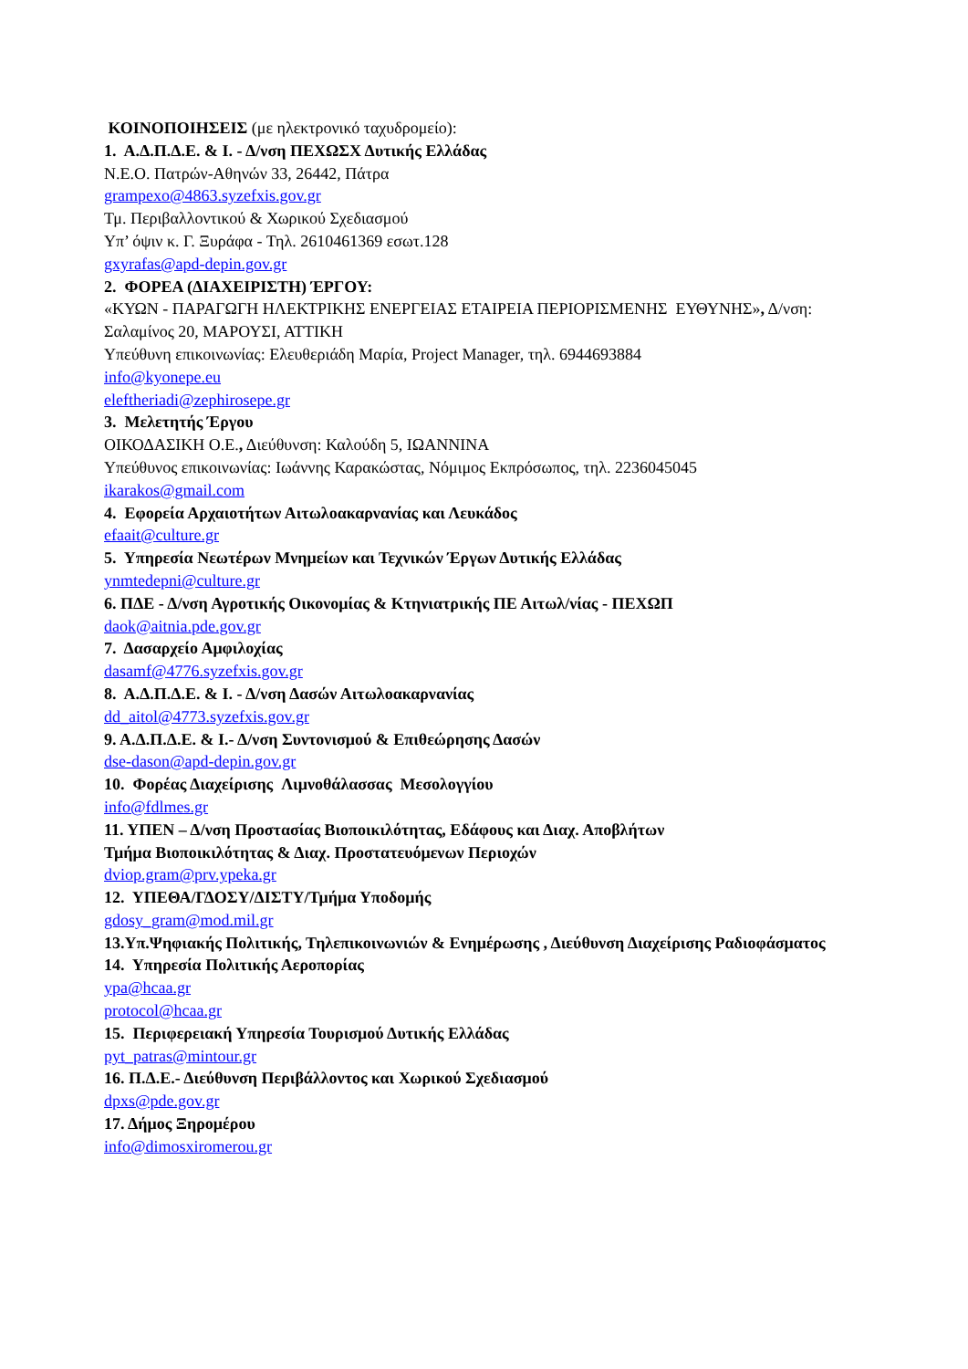ΚΟΙΝΟΠΟΙΗΣΕΙΣ (με ηλεκτρονικό ταχυδρομείο):
1. Α.Δ.Π.Δ.Ε. & Ι. - Δ/νση ΠΕΧΩΣΧ Δυτικής Ελλάδας
Ν.Ε.Ο. Πατρών-Αθηνών 33, 26442, Πάτρα
grampexo@4863.syzefxis.gov.gr
Τμ. Περιβαλλοντικού & Χωρικού Σχεδιασμού
Υπ’ όψιν κ. Γ. Ξυράφα - Τηλ. 2610461369 εσωτ.128
gxyrafas@apd-depin.gov.gr
2. ΦΟΡΕΑ (ΔΙΑΧΕΙΡΙΣΤΗ) ΈΡΓΟΥ:
«ΚΥΩΝ - ΠΑΡΑΓΩΓΗ ΗΛΕΚΤΡΙΚΗΣ ΕΝΕΡΓΕΙΑΣ ΕΤΑΙΡΕΙΑ ΠΕΡΙΟΡΙΣΜΕΝΗΣ ΕΥΘΥΝΗΣ», Δ/νση:
Σαλαμίνος 20, ΜΑΡΟΥΣΙ, ΑΤΤΙΚΗ
Υπεύθυνη επικοινωνίας: Ελευθεριάδη Μαρία, Project Manager, τηλ. 6944693884
info@kyonepe.eu
eleftheriadi@zephirosepe.gr
3. Μελετητής Έργου
ΟΙΚΟΔΑΣΙΚΗ Ο.Ε., Διεύθυνση: Καλούδη 5, ΙΩΑΝΝΙΝΑ
Υπεύθυνος επικοινωνίας: Ιωάννης Καρακώστας, Νόμιμος Εκπρόσωπος, τηλ. 2236045045
ikarakos@gmail.com
4. Εφορεία Αρχαιοτήτων Αιτωλοακαρνανίας και Λευκάδος
efaait@culture.gr
5. Υπηρεσία Νεωτέρων Μνημείων και Τεχνικών Έργων Δυτικής Ελλάδας
ynmtedepni@culture.gr
6. ΠΔΕ - Δ/νση Αγροτικής Οικονομίας & Κτηνιατρικής ΠΕ Αιτωλ/νίας - ΠΕΧΩΠ
daok@aitnia.pde.gov.gr
7. Δασαρχείο Αμφιλοχίας
dasamf@4776.syzefxis.gov.gr
8. Α.Δ.Π.Δ.Ε. & Ι. - Δ/νση Δασών Αιτωλοακαρνανίας
dd_aitol@4773.syzefxis.gov.gr
9. Α.Δ.Π.Δ.Ε. & Ι.- Δ/νση Συντονισμού & Επιθεώρησης Δασών
dse-dason@apd-depin.gov.gr
10. Φορέας Διαχείρισης Λιμνοθάλασσας Μεσολογγίου
info@fdlmes.gr
11. ΥΠΕΝ – Δ/νση Προστασίας Βιοποικιλότητας, Εδάφους και Διαχ. Αποβλήτων
Τμήμα Βιοποικιλότητας & Διαχ. Προστατευόμενων Περιοχών
dviop.gram@prv.ypeka.gr
12. ΥΠΕΘΑ/ΓΔΟΣΥ/ΔΙΣΤΥ/Τμήμα Υποδομής
gdosy_gram@mod.mil.gr
13.Υπ.Ψηφιακής Πολιτικής, Τηλεπικοινωνιών & Ενημέρωσης , Διεύθυνση Διαχείρισης Ραδιοφάσματος
14. Υπηρεσία Πολιτικής Αεροπορίας
ypa@hcaa.gr
protocol@hcaa.gr
15. Περιφερειακή Υπηρεσία Τουρισμού Δυτικής Ελλάδας
pyt_patras@mintour.gr
16. Π.Δ.Ε.- Διεύθυνση Περιβάλλοντος και Χωρικού Σχεδιασμού
dpxs@pde.gov.gr
17. Δήμος Ξηρομέρου
info@dimosxiromerou.gr